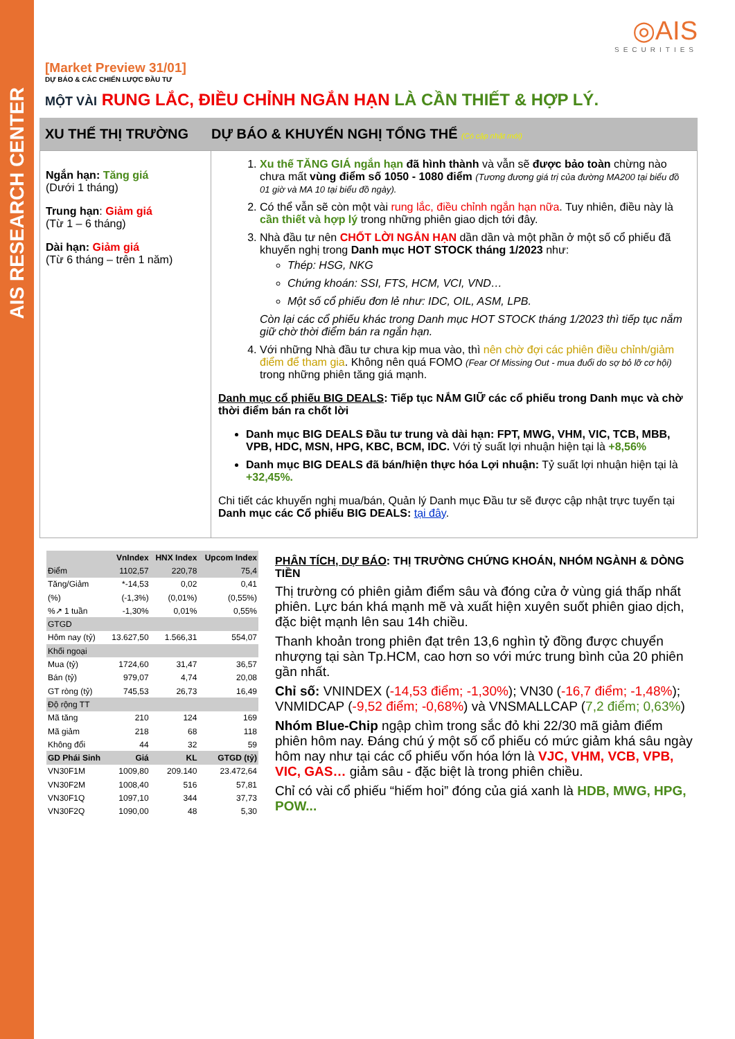AIS RESEARCH CENTER
◎AIS
SECURITIES
[Market Preview 31/01]
DỰ BÁO & CÁC CHIẾN LƯỢC ĐẦU TƯ
MỘT VÀI RUNG LẮC, ĐIỀU CHỈNH NGẮN HẠN LÀ CẦN THIẾT & HỢP LÝ.
XU THẾ THỊ TRƯỜNG DỰ BÁO & KHUYẾN NGHỊ TỔNG THỂ (Có cập nhật mới)
Ngắn hạn: Tăng giá
(Dưới 1 tháng)
Trung hạn: Giảm giá
(Từ 1 – 6 tháng)
Dài hạn: Giảm giá
(Từ 6 tháng – trên 1 năm)
1. Xu thế TĂNG GIÁ ngắn hạn đã hình thành và vẫn sẽ được bảo toàn chừng nào chưa mất vùng điểm số 1050 - 1080 điểm (Tương đương giá trị của đường MA200 tại biểu đồ 01 giờ và MA 10 tại biểu đồ ngày).
2. Có thể vẫn sẽ còn một vài rung lắc, điều chỉnh ngắn hạn nữa. Tuy nhiên, điều này là cần thiết và hợp lý trong những phiên giao dịch tới đây.
3. Nhà đầu tư nên CHỐT LỜI NGẮN HẠN dần dần và một phần ở một số cổ phiếu đã khuyến nghị trong Danh mục HOT STOCK tháng 1/2023 như:
Thép: HSG, NKG
Chứng khoán: SSI, FTS, HCM, VCI, VND…
Một số cổ phiếu đơn lẻ như: IDC, OIL, ASM, LPB.
Còn lại các cổ phiếu khác trong Danh mục HOT STOCK tháng 1/2023 thì tiếp tục nắm giữ chờ thời điểm bán ra ngắn hạn.
4. Với những Nhà đầu tư chưa kịp mua vào, thì nên chờ đợi các phiên điều chỉnh/giảm điểm để tham gia. Không nên quá FOMO (Fear Of Missing Out - mua đuổi do sợ bỏ lỡ cơ hội) trong những phiên tăng giá mạnh.
Danh mục cổ phiếu BIG DEALS: Tiếp tục NẮM GIỮ các cổ phiếu trong Danh mục và chờ thời điểm bán ra chốt lời
Danh mục BIG DEALS Đầu tư trung và dài hạn: FPT, MWG, VHM, VIC, TCB, MBB, VPB, HDC, MSN, HPG, KBC, BCM, IDC. Với tỷ suất lợi nhuận hiện tại là +8,56%
Danh mục BIG DEALS đã bán/hiện thực hóa Lợi nhuận: Tỷ suất lợi nhuận hiện tại là +32,45%.
Chi tiết các khuyến nghị mua/bán, Quản lý Danh mục Đầu tư sẽ được cập nhật trực tuyến tại Danh mục các Cổ phiếu BIG DEALS: tại đây.
| | VnIndex | HNX Index | Upcom Index |
| --- | --- | --- | --- |
| Điểm | 1102,57 | 220,78 | 75,4 |
| Tăng/Giảm | *-14,53 | 0,02 | 0,41 |
| (%) | (-1,3%) | (0,01%) | (0,55%) |
| %↗ 1 tuần | -1,30% | 0,01% | 0,55% |
| GTGD | | | |
| Hôm nay (tỷ) | 13.627,50 | 1.566,31 | 554,07 |
| Khối ngoại | | | |
| Mua (tỷ) | 1724,60 | 31,47 | 36,57 |
| Bán (tỷ) | 979,07 | 4,74 | 20,08 |
| GT ròng (tỷ) | 745,53 | 26,73 | 16,49 |
| Độ rộng TT | | | |
| Mã tăng | 210 | 124 | 169 |
| Mã giảm | 218 | 68 | 118 |
| Không đổi | 44 | 32 | 59 |
| GD Phái Sinh | Giá | KL | GTGD (tỷ) |
| VN30F1M | 1009,80 | 209.140 | 23.472,64 |
| VN30F2M | 1008,40 | 516 | 57,81 |
| VN30F1Q | 1097,10 | 344 | 37,73 |
| VN30F2Q | 1090,00 | 48 | 5,30 |
PHÂN TÍCH, DỰ BÁO: THỊ TRƯỜNG CHỨNG KHOÁN, NHÓM NGÀNH & DÒNG TIỀN
Thị trường có phiên giảm điểm sâu và đóng cửa ở vùng giá thấp nhất phiên. Lực bán khá mạnh mẽ và xuất hiện xuyên suốt phiên giao dịch, đặc biệt mạnh lên sau 14h chiều.
Thanh khoản trong phiên đạt trên 13,6 nghìn tỷ đồng được chuyển nhượng tại sàn Tp.HCM, cao hơn so với mức trung bình của 20 phiên gần nhất.
Chỉ số: VNINDEX (-14,53 điểm; -1,30%); VN30 (-16,7 điểm; -1,48%); VNMIDCAP (-9,52 điểm; -0,68%) và VNSMALLCAP (7,2 điểm; 0,63%)
Nhóm Blue-Chip ngập chìm trong sắc đỏ khi 22/30 mã giảm điểm phiên hôm nay. Đáng chú ý một số cổ phiếu có mức giảm khá sâu ngày hôm nay như tại các cổ phiếu vốn hóa lớn là VJC, VHM, VCB, VPB, VIC, GAS… giảm sâu - đặc biệt là trong phiên chiều.
Chỉ có vài cổ phiếu “hiếm hoi” đóng của giá xanh là HDB, MWG, HPG, POW...